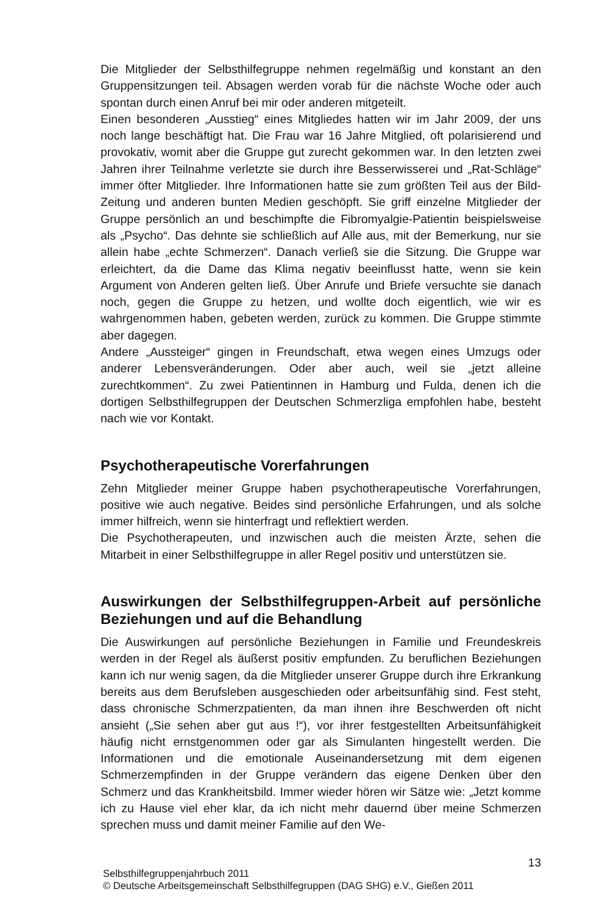Die Mitglieder der Selbsthilfegruppe nehmen regelmäßig und konstant an den Gruppensitzungen teil. Absagen werden vorab für die nächste Woche oder auch spontan durch einen Anruf bei mir oder anderen mitgeteilt.
Einen besonderen „Ausstieg“ eines Mitgliedes hatten wir im Jahr 2009, der uns noch lange beschäftigt hat. Die Frau war 16 Jahre Mitglied, oft polarisierend und provokativ, womit aber die Gruppe gut zurecht gekommen war. In den letzten zwei Jahren ihrer Teilnahme verletzte sie durch ihre Besserwisserei und „Rat-Schläge“ immer öfter Mitglieder. Ihre Informationen hatte sie zum größten Teil aus der Bild-Zeitung und anderen bunten Medien geschöpft. Sie griff einzelne Mitglieder der Gruppe persönlich an und beschimpfte die Fibromyalgie-Patientin beispielsweise als „Psycho“. Das dehnte sie schließlich auf Alle aus, mit der Bemerkung, nur sie allein habe „echte Schmerzen“. Danach verließ sie die Sitzung. Die Gruppe war erleichtert, da die Dame das Klima negativ beeinflusst hatte, wenn sie kein Argument von Anderen gelten ließ. Über Anrufe und Briefe versuchte sie danach noch, gegen die Gruppe zu hetzen, und wollte doch eigentlich, wie wir es wahrgenommen haben, gebeten werden, zurück zu kommen. Die Gruppe stimmte aber dagegen.
Andere „Aussteiger“ gingen in Freundschaft, etwa wegen eines Umzugs oder anderer Lebensveränderungen. Oder aber auch, weil sie „jetzt alleine zurechtkommen“. Zu zwei Patientinnen in Hamburg und Fulda, denen ich die dortigen Selbsthilfegruppen der Deutschen Schmerzliga empfohlen habe, besteht nach wie vor Kontakt.
Psychotherapeutische Vorerfahrungen
Zehn Mitglieder meiner Gruppe haben psychotherapeutische Vorerfahrungen, positive wie auch negative. Beides sind persönliche Erfahrungen, und als solche immer hilfreich, wenn sie hinterfragt und reflektiert werden.
Die Psychotherapeuten, und inzwischen auch die meisten Ärzte, sehen die Mitarbeit in einer Selbsthilfegruppe in aller Regel positiv und unterstützen sie.
Auswirkungen der Selbsthilfegruppen-Arbeit auf persönliche Beziehungen und auf die Behandlung
Die Auswirkungen auf persönliche Beziehungen in Familie und Freundeskreis werden in der Regel als äußerst positiv empfunden. Zu beruflichen Beziehungen kann ich nur wenig sagen, da die Mitglieder unserer Gruppe durch ihre Erkrankung bereits aus dem Berufsleben ausgeschieden oder arbeitsunfähig sind. Fest steht, dass chronische Schmerzpatienten, da man ihnen ihre Beschwerden oft nicht ansieht („Sie sehen aber gut aus !“), vor ihrer festgestellten Arbeitsunfähigkeit häufig nicht ernstgenommen oder gar als Simulanten hingestellt werden. Die Informationen und die emotionale Auseinandersetzung mit dem eigenen Schmerzempfinden in der Gruppe verändern das eigene Denken über den Schmerz und das Krankheitsbild. Immer wieder hören wir Sätze wie: „Jetzt komme ich zu Hause viel eher klar, da ich nicht mehr dauernd über meine Schmerzen sprechen muss und damit meiner Familie auf den We-
13
Selbsthilfegruppenjahrbuch 2011
© Deutsche Arbeitsgemeinschaft Selbsthilfegruppen (DAG SHG) e.V., Gießen 2011